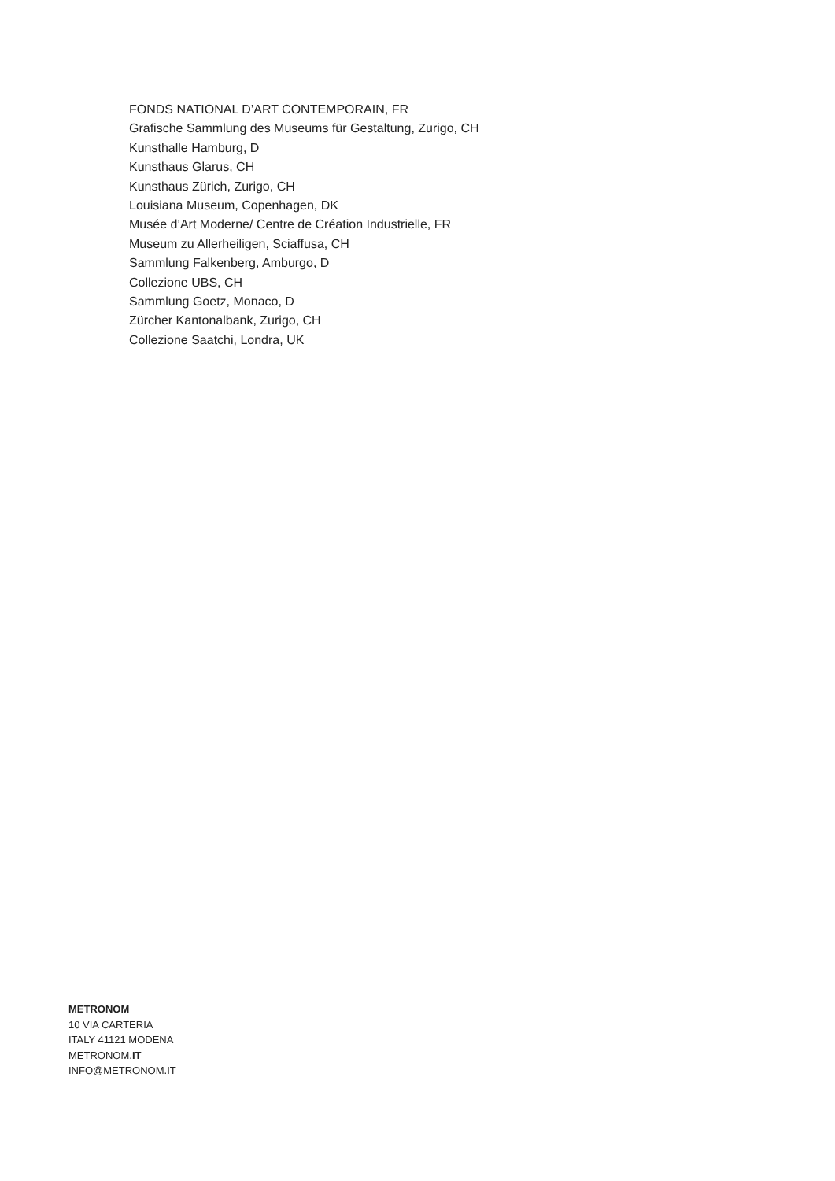FONDS NATIONAL D’ART CONTEMPORAIN, FR
Grafische Sammlung des Museums für Gestaltung, Zurigo, CH
Kunsthalle Hamburg, D
Kunsthaus Glarus, CH
Kunsthaus Zürich, Zurigo, CH
Louisiana Museum, Copenhagen, DK
Musée d’Art Moderne/ Centre de Création Industrielle, FR
Museum zu Allerheiligen, Sciaffusa, CH
Sammlung Falkenberg, Amburgo, D
Collezione UBS, CH
Sammlung Goetz, Monaco, D
Zürcher Kantonalbank, Zurigo, CH
Collezione Saatchi, Londra, UK
METRONOM
10 VIA CARTERIA
ITALY 41121 MODENA
METRONOM.IT
INFO@METRONOM.IT